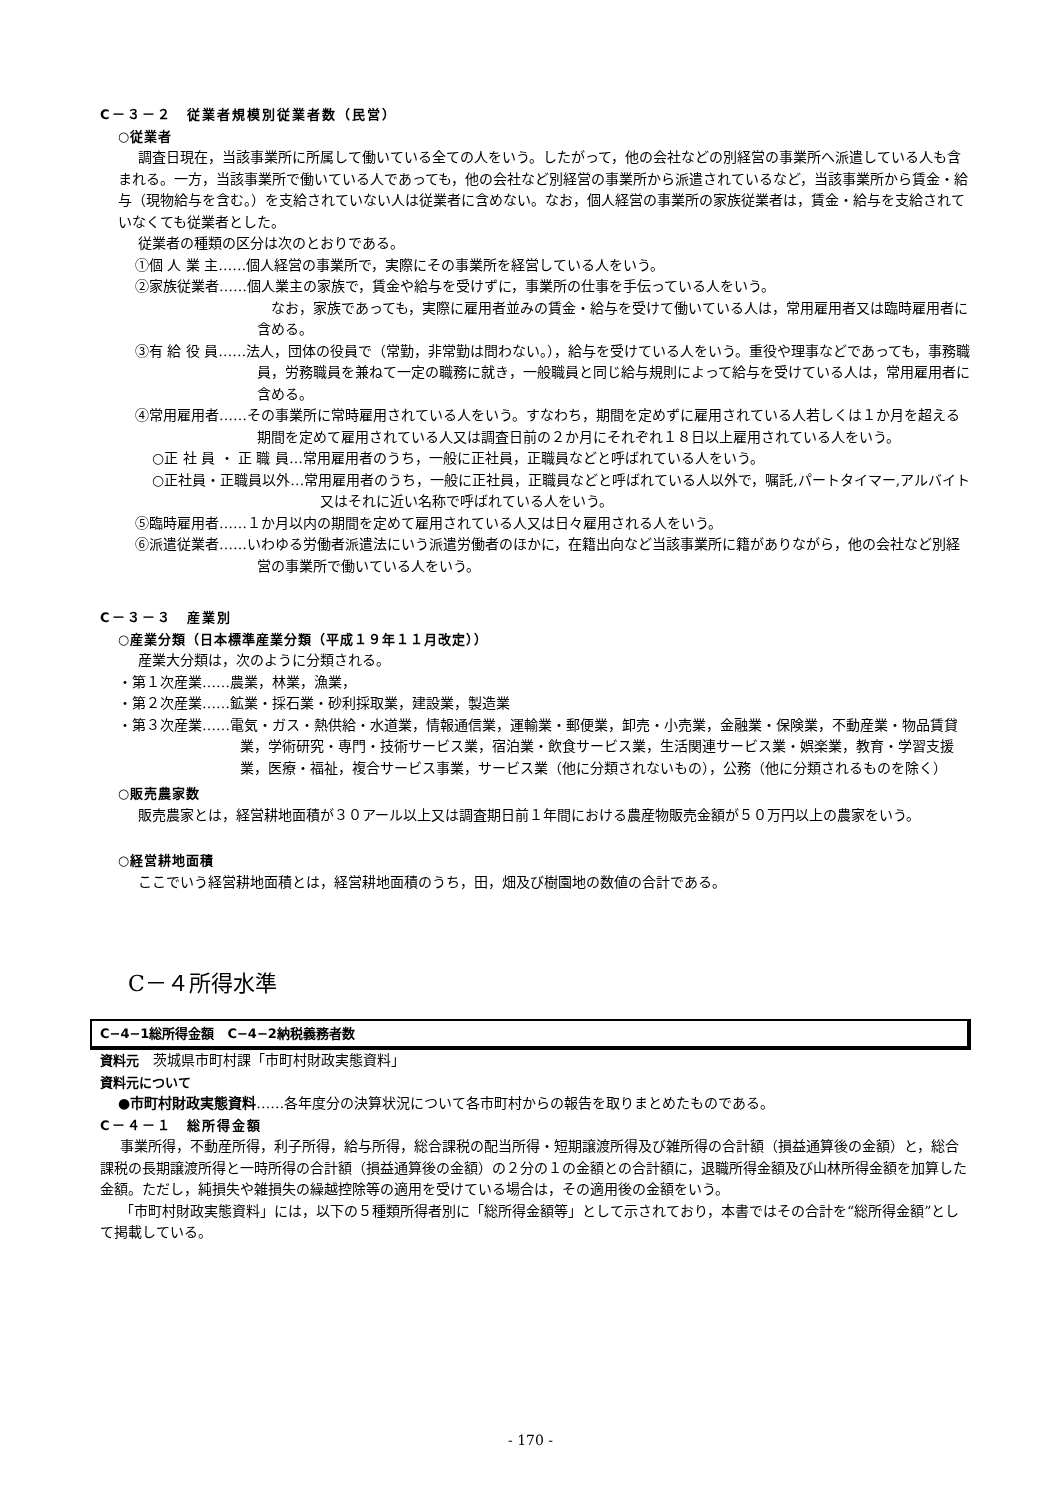C－３－２　従業者規模別従業者数（民営）
○従業者
調査日現在，当該事業所に所属して働いている全ての人をいう。したがって，他の会社などの別経営の事業所へ派遣している人も含まれる。一方，当該事業所で働いている人であっても，他の会社など別経営の事業所から派遣されているなど，当該事業所から賃金・給与（現物給与を含む。）を支給されていない人は従業者に含めない。なお，個人経営の事業所の家族従業者は，賃金・給与を支給されていなくても従業者とした。
従業者の種類の区分は次のとおりである。
①個 人 業 主……個人経営の事業所で，実際にその事業所を経営している人をいう。
②家族従業者……個人業主の家族で，賃金や給与を受けずに，事業所の仕事を手伝っている人をいう。
　なお，家族であっても，実際に雇用者並みの賃金・給与を受けて働いている人は，常用雇用者又は臨時雇用者に含める。
③有 給 役 員……法人，団体の役員で（常勤，非常勤は問わない。），給与を受けている人をいう。重役や理事などであっても，事務職員，労務職員を兼ねて一定の職務に就き，一般職員と同じ給与規則によって給与を受けている人は，常用雇用者に含める。
④常用雇用者……その事業所に常時雇用されている人をいう。すなわち，期間を定めずに雇用されている人若しくは１か月を超える期間を定めて雇用されている人又は調査日前の２か月にそれぞれ１８日以上雇用されている人をいう。
○正 社 員 ・ 正 職 員…常用雇用者のうち，一般に正社員，正職員などと呼ばれている人をいう。
○正社員・正職員以外…常用雇用者のうち，一般に正社員，正職員などと呼ばれている人以外で，嘱託,パートタイマー,アルバイト又はそれに近い名称で呼ばれている人をいう。
⑤臨時雇用者……１か月以内の期間を定めて雇用されている人又は日々雇用される人をいう。
⑥派遣従業者……いわゆる労働者派遣法にいう派遣労働者のほかに，在籍出向など当該事業所に籍がありながら，他の会社など別経営の事業所で働いている人をいう。
C－３－３　産業別
○産業分類（日本標準産業分類（平成１９年１１月改定））
産業大分類は，次のように分類される。
・第１次産業……農業，林業，漁業，
・第２次産業……鉱業・採石業・砂利採取業，建設業，製造業
・第３次産業……電気・ガス・熱供給・水道業，情報通信業，運輸業・郵便業，卸売・小売業，金融業・保険業，不動産業・物品賃貸業，学術研究・専門・技術サービス業，宿泊業・飲食サービス業，生活関連サービス業・娯楽業，教育・学習支援業，医療・福祉，複合サービス事業，サービス業（他に分類されないもの），公務（他に分類されるものを除く）
○販売農家数
販売農家とは，経営耕地面積が３０アール以上又は調査期日前１年間における農産物販売金額が５０万円以上の農家をいう。
○経営耕地面積
ここでいう経営耕地面積とは，経営耕地面積のうち，田，畑及び樹園地の数値の合計である。
C－４所得水準
C−4−1総所得金額　C−4−2納税義務者数
資料元　茨城県市町村課「市町村財政実態資料」
資料元について
●市町村財政実態資料……各年度分の決算状況について各市町村からの報告を取りまとめたものである。
C－４－１　総所得金額
事業所得，不動産所得，利子所得，給与所得，総合課税の配当所得・短期譲渡所得及び雑所得の合計額（損益通算後の金額）と，総合課税の長期譲渡所得と一時所得の合計額（損益通算後の金額）の２分の１の金額との合計額に，退職所得金額及び山林所得金額を加算した金額。ただし，純損失や雑損失の繰越控除等の適用を受けている場合は，その適用後の金額をいう。
「市町村財政実態資料」には，以下の５種類所得者別に「総所得金額等」として示されており，本書ではその合計を“総所得金額”として掲載している。
- 170 -